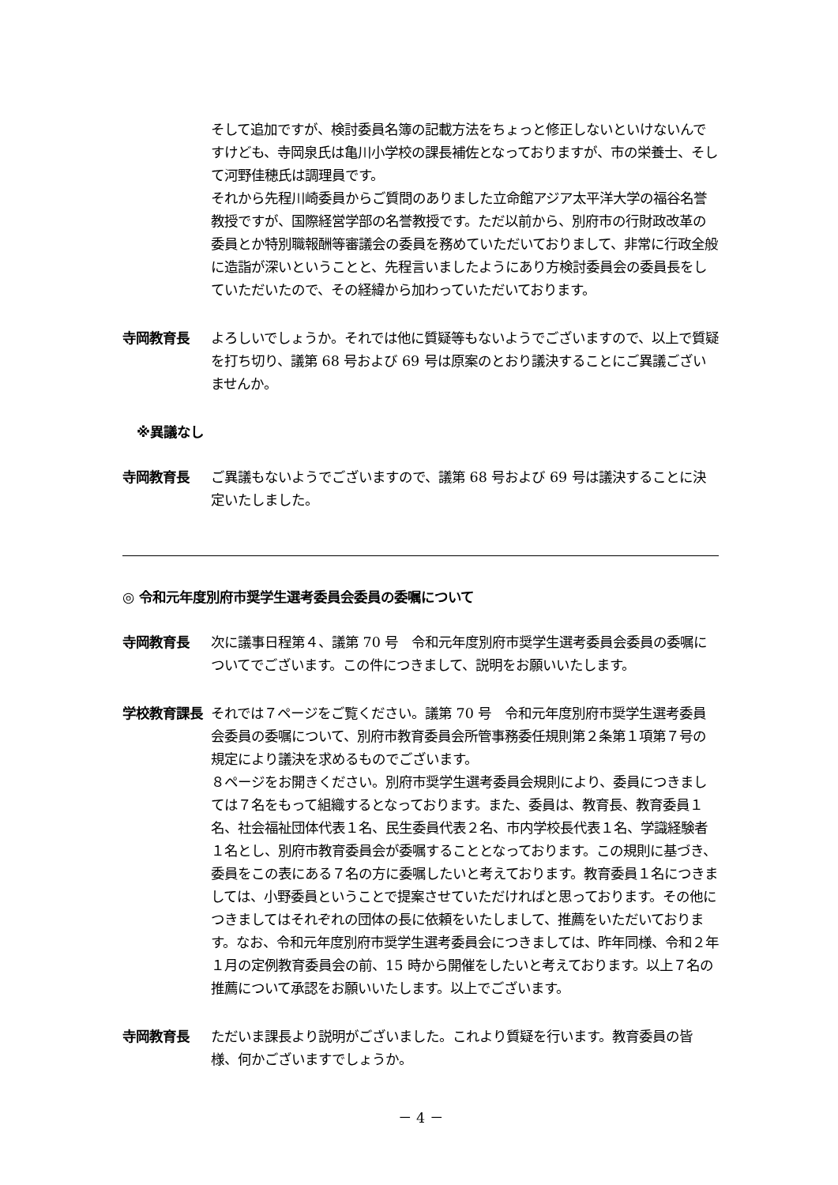そして追加ですが、検討委員名簿の記載方法をちょっと修正しないといけないんですけども、寺岡泉氏は亀川小学校の課長補佐となっておりますが、市の栄養士、そして河野佳穂氏は調理員です。
それから先程川崎委員からご質問のありました立命館アジア太平洋大学の福谷名誉教授ですが、国際経営学部の名誉教授です。ただ以前から、別府市の行財政改革の委員とか特別職報酬等審議会の委員を務めていただいておりまして、非常に行政全般に造詣が深いということと、先程言いましたようにあり方検討委員会の委員長をしていただいたので、その経緯から加わっていただいております。
寺岡教育長 よろしいでしょうか。それでは他に質疑等もないようでございますので、以上で質疑を打ち切り、議第 68 号および 69 号は原案のとおり議決することにご異議ございませんか。
※異議なし
寺岡教育長 ご異議もないようでございますので、議第 68 号および 69 号は議決することに決定いたしました。
◎ 令和元年度別府市奨学生選考委員会委員の委嘱について
寺岡教育長 次に議事日程第４、議第 70 号　令和元年度別府市奨学生選考委員会委員の委嘱についてでございます。この件につきまして、説明をお願いいたします。
学校教育課長 それでは７ページをご覧ください。議第 70 号　令和元年度別府市奨学生選考委員会委員の委嘱について、別府市教育委員会所管事務委任規則第２条第１項第７号の規定により議決を求めるものでございます。
８ページをお開きください。別府市奨学生選考委員会規則により、委員につきましては７名をもって組織するとなっております。また、委員は、教育長、教育委員１名、社会福祉団体代表１名、民生委員代表２名、市内学校長代表１名、学識経験者１名とし、別府市教育委員会が委嘱することとなっております。この規則に基づき、委員をこの表にある７名の方に委嘱したいと考えております。教育委員１名につきましては、小野委員ということで提案させていただければと思っております。その他につきましてはそれぞれの団体の長に依頼をいたしまして、推薦をいただいております。なお、令和元年度別府市奨学生選考委員会につきましては、昨年同様、令和２年１月の定例教育委員会の前、15 時から開催をしたいと考えております。以上７名の推薦について承認をお願いいたします。以上でございます。
寺岡教育長 ただいま課長より説明がございました。これより質疑を行います。教育委員の皆様、何かございますでしょうか。
－ 4 －